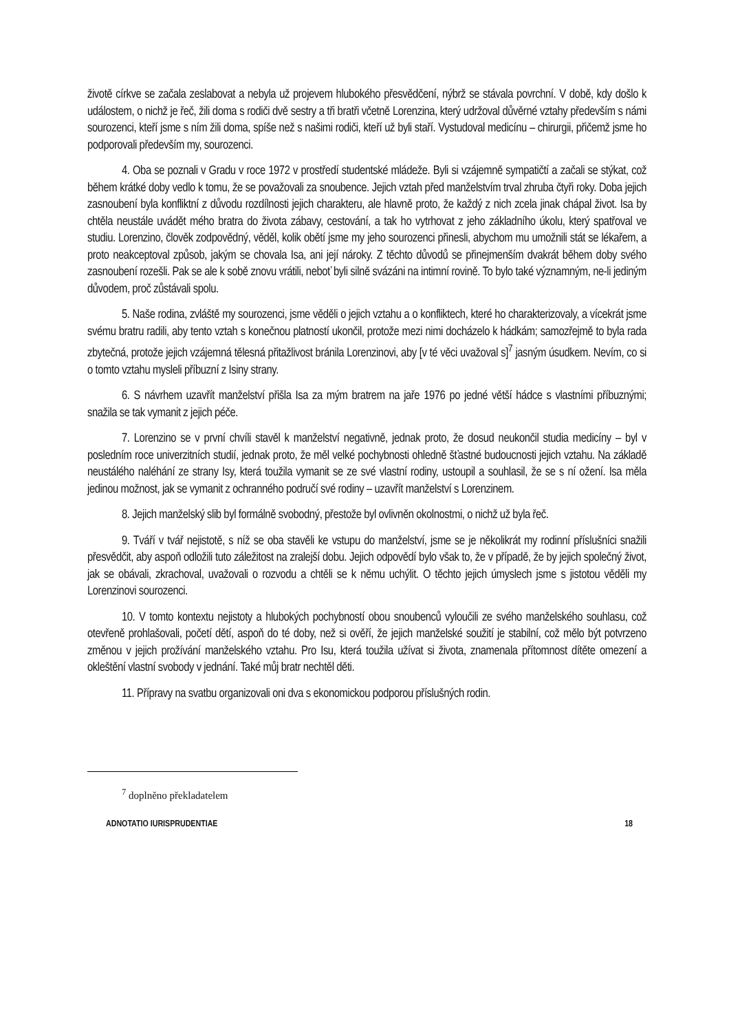životě církve se začala zeslabovat a nebyla už projevem hlubokého přesvědčení, nýbrž se stávala povrchní. V době, kdy došlo k událostem, o nichž je řeč, žili doma s rodiči dvě sestry a tři bratři včetně Lorenzina, který udržoval důvěrné vztahy především s námi sourozenci, kteří jsme s ním žili doma, spíše než s našimi rodiči, kteří už byli staří. Vystudoval medicínu – chirurgii, přičemž jsme ho podporovali především my, sourozenci.
4. Oba se poznali v Gradu v roce 1972 v prostředí studentské mládeže. Byli si vzájemně sympatičtí a začali se stýkat, což během krátké doby vedlo k tomu, že se považovali za snoubence. Jejich vztah před manželstvím trval zhruba čtyři roky. Doba jejich zasnoubení byla konfliktní z důvodu rozdílnosti jejich charakteru, ale hlavně proto, že každý z nich zcela jinak chápal život. Isa by chtěla neustále uvádět mého bratra do života zábavy, cestování, a tak ho vytrhovat z jeho základního úkolu, který spatřoval ve studiu. Lorenzino, člověk zodpovědný, věděl, kolik obětí jsme my jeho sourozenci přinesli, abychom mu umožnili stát se lékařem, a proto neakceptoval způsob, jakým se chovala Isa, ani její nároky. Z těchto důvodů se přinejmenším dvakrát během doby svého zasnoubení rozešli. Pak se ale k sobě znovu vrátili, neboť byli silně svázáni na intimní rovině. To bylo také významným, ne-li jediným důvodem, proč zůstávali spolu.
5. Naše rodina, zvláště my sourozenci, jsme věděli o jejich vztahu a o konfliktech, které ho charakterizovaly, a vícekrát jsme svému bratru radili, aby tento vztah s konečnou platností ukončil, protože mezi nimi docházelo k hádkám; samozřejmě to byla rada zbytečná, protože jejich vzájemná tělesná přitažlivost bránila Lorenzinovi, aby [v té věci uvažoval s]<sup>7</sup> jasným úsudkem. Nevím, co si o tomto vztahu mysleli příbuzní z Isiny strany.
6. S návrhem uzavřít manželství přišla Isa za mým bratrem na jaře 1976 po jedné větší hádce s vlastními příbuznými; snažila se tak vymanit z jejich péče.
7. Lorenzino se v první chvíli stavěl k manželství negativně, jednak proto, že dosud neukončil studia medicíny – byl v posledním roce univerzitních studií, jednak proto, že měl velké pochybnosti ohledně šťastné budoucnosti jejich vztahu. Na základě neustálého naléhání ze strany Isy, která toužila vymanit se ze své vlastní rodiny, ustoupil a souhlasil, že se s ní ožení. Isa měla jedinou možnost, jak se vymanit z ochranného područí své rodiny – uzavřít manželství s Lorenzinem.
8. Jejich manželský slib byl formálně svobodný, přestože byl ovlivněn okolnostmi, o nichž už byla řeč.
9. Tváří v tvář nejistotě, s níž se oba stavěli ke vstupu do manželství, jsme se je několikrát my rodinní příslušníci snažili přesvědčit, aby aspoň odložili tuto záležitost na zralejší dobu. Jejich odpovědí bylo však to, že v případě, že by jejich společný život, jak se obávali, zkrachoval, uvažovali o rozvodu a chtěli se k němu uchýlit. O těchto jejich úmyslech jsme s jistotou věděli my Lorenzinovi sourozenci.
10. V tomto kontextu nejistoty a hlubokých pochybností obou snoubenců vyloučili ze svého manželského souhlasu, což otevřeně prohlašovali, početí dětí, aspoň do té doby, než si ověří, že jejich manželské soužití je stabilní, což mělo být potvrzeno změnou v jejich prožívání manželského vztahu. Pro Isu, která toužila užívat si života, znamenala přítomnost dítěte omezení a okleštění vlastní svobody v jednání. Také můj bratr nechtěl děti.
11. Přípravy na svatbu organizovali oni dva s ekonomickou podporou příslušných rodin.
<sup>7</sup> doplněno překladatelem
ADNOTATIO IURISPRUDENTIAE 18